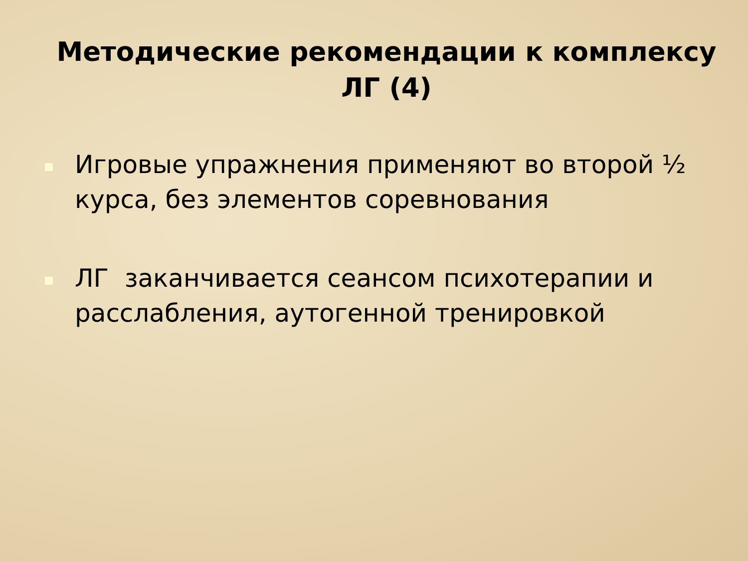Методические рекомендации к комплексу ЛГ (4)
Игровые упражнения применяют во второй ½ курса, без элементов соревнования
ЛГ заканчивается сеансом психотерапии и расслабления, аутогенной тренировкой